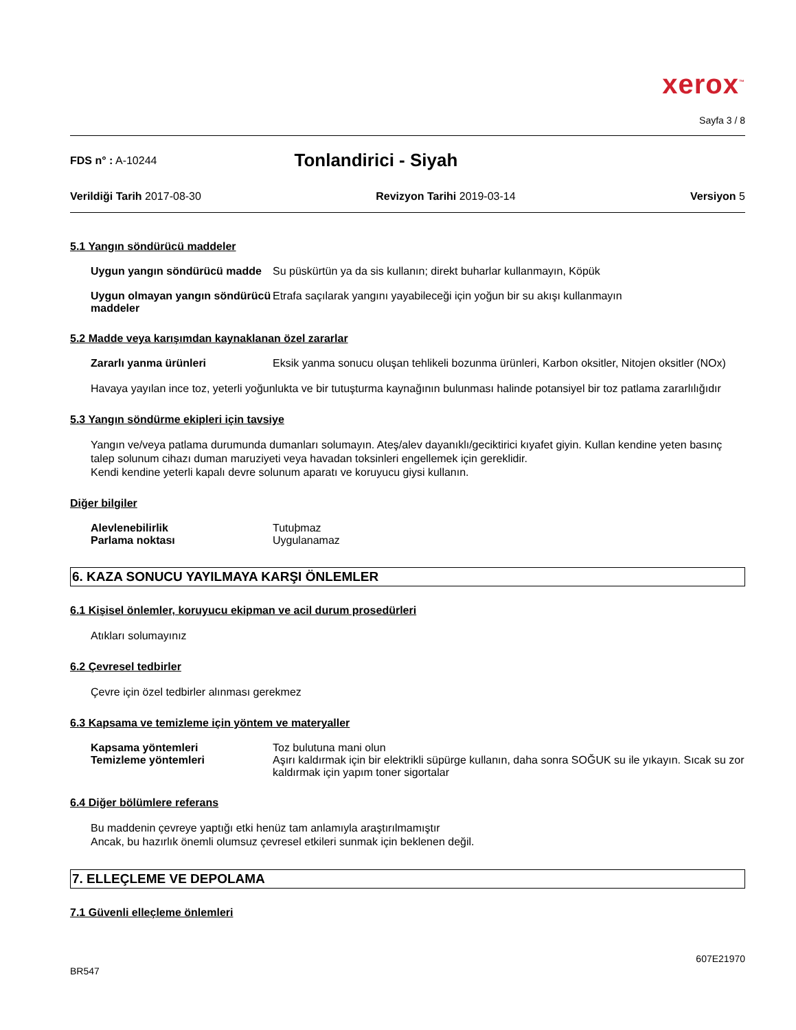xerox<sup>™</sup>
Sayfa 3 / 8
FDS n° : A-10244 Tonlandirici - Siyah
Verildiği Tarih 2017-08-30 Revizyon Tarihi 2019-03-14 Versiyon 5
5.1 Yangın söndürücü maddeler
Uygun yangın söndürücü madde Su püskürtün ya da sis kullanın; direkt buharlar kullanmayın, Köpük
Uygun olmayan yangın söndürücü maddeler Etrafa saçılarak yangını yayabileceği için yoğun bir su akışı kullanmayın
5.2 Madde veya karışımdan kaynaklanan özel zararlar
Zararlı yanma ürünleri Eksik yanma sonucu oluşan tehlikeli bozunma ürünleri, Karbon oksitler, Nitojen oksitler (NOx)
Havaya yayılan ince toz, yeterli yoğunlukta ve bir tutuşturma kaynağının bulunması halinde potansiyel bir toz patlama zararlılığıdır
5.3 Yangın söndürme ekipleri için tavsiye
Yangın ve/veya patlama durumunda dumanları solumayın. Ateş/alev dayanıklı/geciktirici kıyafet giyin. Kullan kendine yeten basınç talep solunum cihazı duman maruziyeti veya havadan toksinleri engellemek için gereklidir.
Kendi kendine yeterli kapalı devre solunum aparatı ve koruyucu giysi kullanın.
Diğer bilgiler
Alevlenebilirlik Tutuþmaz
Parlama noktası Uygulanamaz
6. KAZA SONUCU YAYILMAYA KARŞI ÖNLEMLER
6.1 Kişisel önlemler, koruyucu ekipman ve acil durum prosedürleri
Atıkları solumayınız
6.2 Çevresel tedbirler
Çevre için özel tedbirler alınması gerekmez
6.3 Kapsama ve temizleme için yöntem ve materyaller
Kapsama yöntemleri Toz bulutuna mani olun
Temizleme yöntemleri Aşırı kaldırmak için bir elektrikli süpürge kullanın, daha sonra SOĞUK su ile yıkayın. Sıcak su zor kaldırmak için yapım toner sigortalar
6.4 Diğer bölümlere referans
Bu maddenin çevreye yaptığı etki henüz tam anlamıyla araştırılmamıştır
Ancak, bu hazırlık önemli olumsuz çevresel etkileri sunmak için beklenen değil.
7. ELLEÇLEME VE DEPOLAMA
7.1 Güvenli elleçleme önlemleri
BR547 607E21970